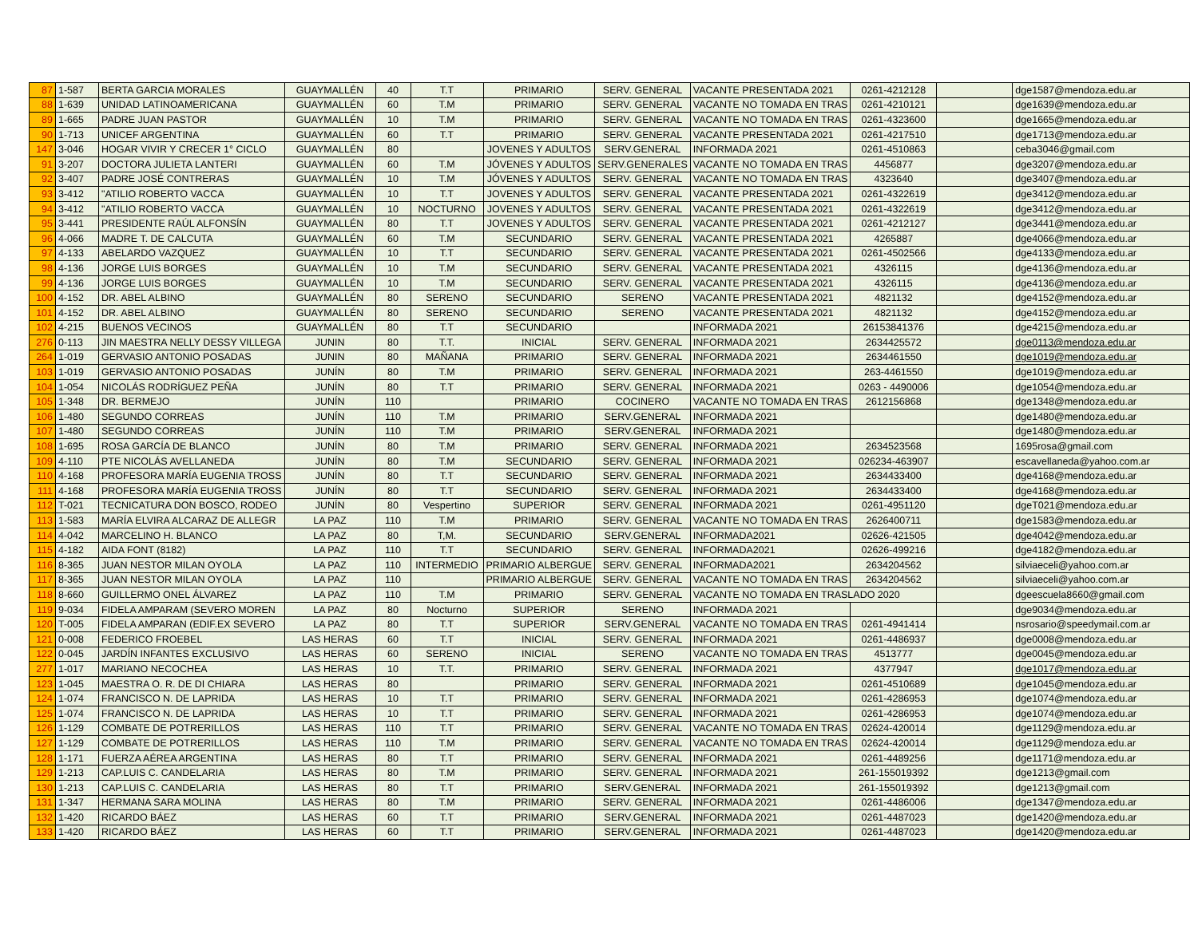| 87 | 1-587 | BERTA GARCIA MORALES | GUAYMALLÉN | 40 | T.T | PRIMARIO | SERV. GENERAL | VACANTE PRESENTADA 2021 | 0261-4212128 | | dge1587@mendoza.edu.ar |
| 88 | 1-639 | UNIDAD LATINOAMERICANA | GUAYMALLÉN | 60 | T.M | PRIMARIO | SERV. GENERAL | VACANTE NO TOMADA EN TRAS | 0261-4210121 | | dge1639@mendoza.edu.ar |
| 89 | 1-665 | PADRE JUAN PASTOR | GUAYMALLÉN | 10 | T.M | PRIMARIO | SERV. GENERAL | VACANTE NO TOMADA EN TRAS | 0261-4323600 | | dge1665@mendoza.edu.ar |
| 90 | 1-713 | UNICEF ARGENTINA | GUAYMALLÉN | 60 | T.T | PRIMARIO | SERV. GENERAL | VACANTE PRESENTADA 2021 | 0261-4217510 | | dge1713@mendoza.edu.ar |
| 147 | 3-046 | HOGAR VIVIR Y CRECER 1° CICLO | GUAYMALLÉN | 80 | | JOVENES Y ADULTOS | SERV.GENERAL | INFORMADA 2021 | 0261-4510863 | | ceba3046@gmail.com |
| 91 | 3-207 | DOCTORA JULIETA LANTERI | GUAYMALLÉN | 60 | T.M | JÓVENES Y ADULTOS | SERV.GENERALES | VACANTE NO TOMADA EN TRAS | 4456877 | | dge3207@mendoza.edu.ar |
| 92 | 3-407 | PADRE JOSÉ CONTRERAS | GUAYMALLÉN | 10 | T.M | JÓVENES Y ADULTOS | SERV. GENERAL | VACANTE NO TOMADA EN TRAS | 4323640 | | dge3407@mendoza.edu.ar |
| 93 | 3-412 | "ATILIO ROBERTO VACCA | GUAYMALLÉN | 10 | T.T | JOVENES Y ADULTOS | SERV. GENERAL | VACANTE PRESENTADA 2021 | 0261-4322619 | | dge3412@mendoza.edu.ar |
| 94 | 3-412 | "ATILIO ROBERTO VACCA | GUAYMALLÉN | 10 | NOCTURNO | JOVENES Y ADULTOS | SERV. GENERAL | VACANTE PRESENTADA 2021 | 0261-4322619 | | dge3412@mendoza.edu.ar |
| 95 | 3-441 | PRESIDENTE RAÚL ALFONSÍN | GUAYMALLÉN | 80 | T.T | JOVENES Y ADULTOS | SERV. GENERAL | VACANTE PRESENTADA 2021 | 0261-4212127 | | dge3441@mendoza.edu.ar |
| 96 | 4-066 | MADRE T. DE CALCUTA | GUAYMALLÉN | 60 | T.M | SECUNDARIO | SERV. GENERAL | VACANTE PRESENTADA 2021 | 4265887 | | dge4066@mendoza.edu.ar |
| 97 | 4-133 | ABELARDO VAZQUEZ | GUAYMALLÉN | 10 | T.T | SECUNDARIO | SERV. GENERAL | VACANTE PRESENTADA 2021 | 0261-4502566 | | dge4133@mendoza.edu.ar |
| 98 | 4-136 | JORGE LUIS BORGES | GUAYMALLÉN | 10 | T.M | SECUNDARIO | SERV. GENERAL | VACANTE PRESENTADA 2021 | 4326115 | | dge4136@mendoza.edu.ar |
| 99 | 4-136 | JORGE LUIS BORGES | GUAYMALLÉN | 10 | T.M | SECUNDARIO | SERV. GENERAL | VACANTE PRESENTADA 2021 | 4326115 | | dge4136@mendoza.edu.ar |
| 100 | 4-152 | DR. ABEL ALBINO | GUAYMALLÉN | 80 | SERENO | SECUNDARIO | SERENO | VACANTE PRESENTADA 2021 | 4821132 | | dge4152@mendoza.edu.ar |
| 101 | 4-152 | DR. ABEL ALBINO | GUAYMALLÉN | 80 | SERENO | SECUNDARIO | SERENO | VACANTE PRESENTADA 2021 | 4821132 | | dge4152@mendoza.edu.ar |
| 102 | 4-215 | BUENOS VECINOS | GUAYMALLÉN | 80 | T.T | SECUNDARIO | | INFORMADA 2021 | 26153841376 | | dge4215@mendoza.edu.ar |
| 276 | 0-113 | JIN MAESTRA NELLY DESSY VILLEGA | JUNIN | 80 | T.T. | INICIAL | SERV. GENERAL | INFORMADA 2021 | 2634425572 | | dge0113@mendoza.edu.ar |
| 264 | 1-019 | GERVASIO ANTONIO POSADAS | JUNIN | 80 | MAÑANA | PRIMARIO | SERV. GENERAL | INFORMADA 2021 | 2634461550 | | dge1019@mendoza.edu.ar |
| 103 | 1-019 | GERVASIO ANTONIO POSADAS | JUNÍN | 80 | T.M | PRIMARIO | SERV. GENERAL | INFORMADA 2021 | 263-4461550 | | dge1019@mendoza.edu.ar |
| 104 | 1-054 | NICOLÁS RODRÍGUEZ PEÑA | JUNÍN | 80 | T.T | PRIMARIO | SERV. GENERAL | INFORMADA 2021 | 0263 - 4490006 | | dge1054@mendoza.edu.ar |
| 105 | 1-348 | DR. BERMEJO | JUNÍN | 110 | | PRIMARIO | COCINERO | VACANTE NO TOMADA EN TRAS | 2612156868 | | dge1348@mendoza.edu.ar |
| 106 | 1-480 | SEGUNDO CORREAS | JUNÍN | 110 | T.M | PRIMARIO | SERV.GENERAL | INFORMADA 2021 | | | dge1480@mendoza.edu.ar |
| 107 | 1-480 | SEGUNDO CORREAS | JUNÍN | 110 | T.M | PRIMARIO | SERV.GENERAL | INFORMADA 2021 | | | dge1480@mendoza.edu.ar |
| 108 | 1-695 | ROSA GARCÍA DE BLANCO | JUNÍN | 80 | T.M | PRIMARIO | SERV. GENERAL | INFORMADA 2021 | 2634523568 | | 1695rosa@gmail.com |
| 109 | 4-110 | PTE NICOLÁS AVELLANEDA | JUNÍN | 80 | T.M | SECUNDARIO | SERV. GENERAL | INFORMADA 2021 | 026234-463907 | | escavellaneda@yahoo.com.ar |
| 110 | 4-168 | PROFESORA MARÍA EUGENIA TROSS | JUNÍN | 80 | T.T | SECUNDARIO | SERV. GENERAL | INFORMADA 2021 | 2634433400 | | dge4168@mendoza.edu.ar |
| 111 | 4-168 | PROFESORA MARÍA EUGENIA TROSS | JUNÍN | 80 | T.T | SECUNDARIO | SERV. GENERAL | INFORMADA 2021 | 2634433400 | | dge4168@mendoza.edu.ar |
| 112 | T-021 | TECNICATURA DON BOSCO, RODEO | JUNÍN | 80 | Vespertino | SUPERIOR | SERV. GENERAL | INFORMADA 2021 | 0261-4951120 | | dgeT021@mendoza.edu.ar |
| 113 | 1-583 | MARÍA ELVIRA ALCARAZ DE ALLEGR | LA PAZ | 110 | T.M | PRIMARIO | SERV. GENERAL | VACANTE NO TOMADA EN TRAS | 2626400711 | | dge1583@mendoza.edu.ar |
| 114 | 4-042 | MARCELINO H. BLANCO | LA PAZ | 80 | T,M. | SECUNDARIO | SERV.GENERAL | INFORMADA2021 | 02626-421505 | | dge4042@mendoza.edu.ar |
| 115 | 4-182 | AIDA FONT (8182) | LA PAZ | 110 | T.T | SECUNDARIO | SERV. GENERAL | INFORMADA2021 | 02626-499216 | | dge4182@mendoza.edu.ar |
| 116 | 8-365 | JUAN NESTOR MILAN OYOLA | LA PAZ | 110 | INTERMEDIO | PRIMARIO ALBERGUE | SERV. GENERAL | INFORMADA2021 | 2634204562 | | silviaeceli@yahoo.com.ar |
| 117 | 8-365 | JUAN NESTOR MILAN OYOLA | LA PAZ | 110 | | PRIMARIO ALBERGUE | SERV. GENERAL | VACANTE NO TOMADA EN TRAS | 2634204562 | | silviaeceli@yahoo.com.ar |
| 118 | 8-660 | GUILLERMO ONEL ÁLVAREZ | LA PAZ | 110 | T.M | PRIMARIO | SERV. GENERAL | VACANTE NO TOMADA EN TRASLADO 2020 | | | dgeescuela8660@gmail.com |
| 119 | 9-034 | FIDELA AMPARAM (SEVERO MOREN | LA PAZ | 80 | Nocturno | SUPERIOR | SERENO | INFORMADA 2021 | | | dge9034@mendoza.edu.ar |
| 120 | T-005 | FIDELA AMPARAN (EDIF.EX SEVERO | LA PAZ | 80 | T.T | SUPERIOR | SERV.GENERAL | VACANTE NO TOMADA EN TRAS | 0261-4941414 | | nsrosario@speedymail.com.ar |
| 121 | 0-008 | FEDERICO FROEBEL | LAS HERAS | 60 | T.T | INICIAL | SERV. GENERAL | INFORMADA 2021 | 0261-4486937 | | dge0008@mendoza.edu.ar |
| 122 | 0-045 | JARDÍN INFANTES EXCLUSIVO | LAS HERAS | 60 | SERENO | INICIAL | SERENO | VACANTE NO TOMADA EN TRAS | 4513777 | | dge0045@mendoza.edu.ar |
| 277 | 1-017 | MARIANO NECOCHEA | LAS HERAS | 10 | T.T. | PRIMARIO | SERV. GENERAL | INFORMADA 2021 | 4377947 | | dge1017@mendoza.edu.ar |
| 123 | 1-045 | MAESTRA O. R. DE DI CHIARA | LAS HERAS | 80 | | PRIMARIO | SERV. GENERAL | INFORMADA 2021 | 0261-4510689 | | dge1045@mendoza.edu.ar |
| 124 | 1-074 | FRANCISCO N. DE LAPRIDA | LAS HERAS | 10 | T.T | PRIMARIO | SERV. GENERAL | INFORMADA 2021 | 0261-4286953 | | dge1074@mendoza.edu.ar |
| 125 | 1-074 | FRANCISCO N. DE LAPRIDA | LAS HERAS | 10 | T.T | PRIMARIO | SERV. GENERAL | INFORMADA 2021 | 0261-4286953 | | dge1074@mendoza.edu.ar |
| 126 | 1-129 | COMBATE DE POTRERILLOS | LAS HERAS | 110 | T.T | PRIMARIO | SERV. GENERAL | VACANTE NO TOMADA EN TRAS | 02624-420014 | | dge1129@mendoza.edu.ar |
| 127 | 1-129 | COMBATE DE POTRERILLOS | LAS HERAS | 110 | T.M | PRIMARIO | SERV. GENERAL | VACANTE NO TOMADA EN TRAS | 02624-420014 | | dge1129@mendoza.edu.ar |
| 128 | 1-171 | FUERZA AÉREA ARGENTINA | LAS HERAS | 80 | T.T | PRIMARIO | SERV. GENERAL | INFORMADA 2021 | 0261-4489256 | | dge1171@mendoza.edu.ar |
| 129 | 1-213 | CAP.LUIS C. CANDELARIA | LAS HERAS | 80 | T.M | PRIMARIO | SERV. GENERAL | INFORMADA 2021 | 261-155019392 | | dge1213@gmail.com |
| 130 | 1-213 | CAP.LUIS C. CANDELARIA | LAS HERAS | 80 | T.T | PRIMARIO | SERV.GENERAL | INFORMADA 2021 | 261-155019392 | | dge1213@gmail.com |
| 131 | 1-347 | HERMANA SARA MOLINA | LAS HERAS | 80 | T.M | PRIMARIO | SERV. GENERAL | INFORMADA 2021 | 0261-4486006 | | dge1347@mendoza.edu.ar |
| 132 | 1-420 | RICARDO BÁEZ | LAS HERAS | 60 | T.T | PRIMARIO | SERV.GENERAL | INFORMADA 2021 | 0261-4487023 | | dge1420@mendoza.edu.ar |
| 133 | 1-420 | RICARDO BÁEZ | LAS HERAS | 60 | T.T | PRIMARIO | SERV.GENERAL | INFORMADA 2021 | 0261-4487023 | | dge1420@mendoza.edu.ar |